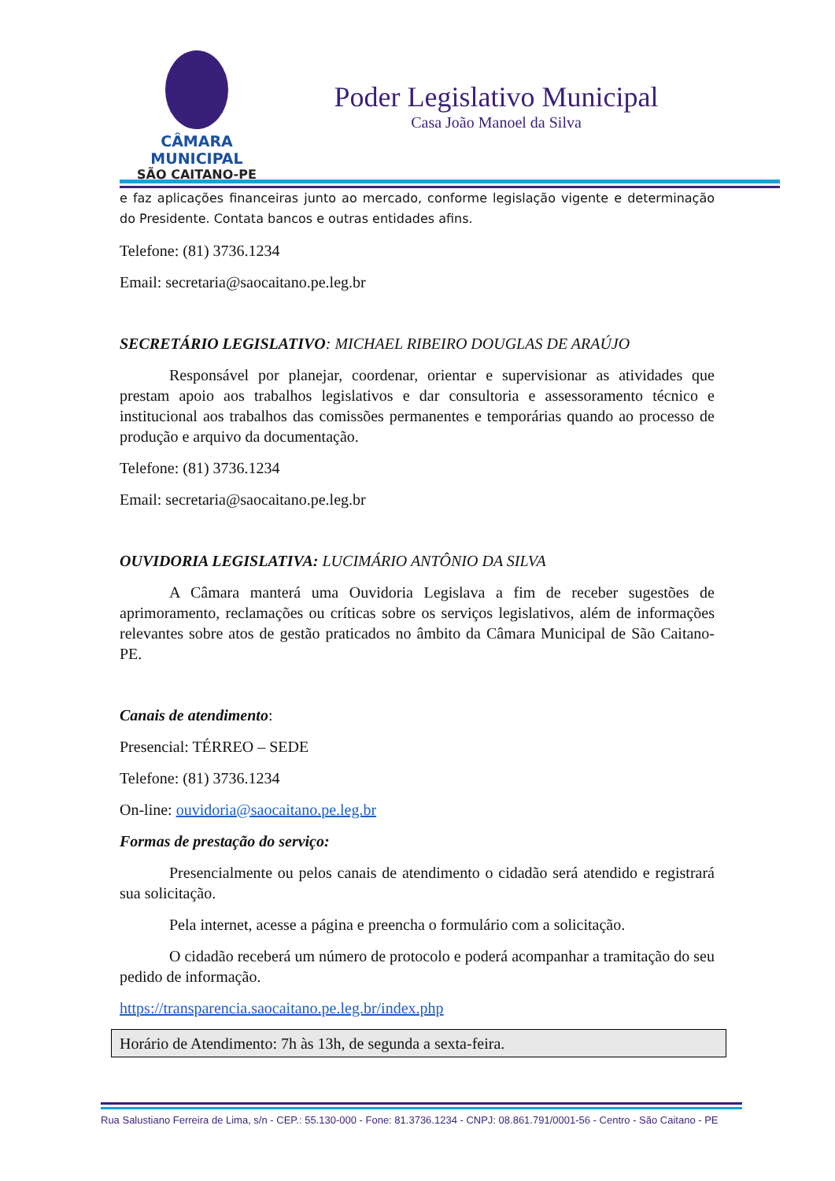CÂMARA MUNICIPAL
SÃO CAITANO-PE
Poder Legislativo Municipal
Casa João Manoel da Silva
e faz aplicações financeiras junto ao mercado, conforme legislação vigente e determinação do Presidente. Contata bancos e outras entidades afins.
Telefone: (81) 3736.1234
Email: secretaria@saocaitano.pe.leg.br
SECRETÁRIO LEGISLATIVO: MICHAEL RIBEIRO DOUGLAS DE ARAÚJO
Responsável por planejar, coordenar, orientar e supervisionar as atividades que prestam apoio aos trabalhos legislativos e dar consultoria e assessoramento técnico e institucional aos trabalhos das comissões permanentes e temporárias quando ao processo de produção e arquivo da documentação.
Telefone: (81) 3736.1234
Email: secretaria@saocaitano.pe.leg.br
OUVIDORIA LEGISLATIVA: LUCIMÁRIO ANTÔNIO DA SILVA
A Câmara manterá uma Ouvidoria Legislava a fim de receber sugestões de aprimoramento, reclamações ou críticas sobre os serviços legislativos, além de informações relevantes sobre atos de gestão praticados no âmbito da Câmara Municipal de São Caitano-PE.
Canais de atendimento:
Presencial: TÉRREO – SEDE
Telefone: (81) 3736.1234
On-line: ouvidoria@saocaitano.pe.leg.br
Formas de prestação do serviço:
Presencialmente ou pelos canais de atendimento o cidadão será atendido e registrará sua solicitação.
Pela internet, acesse a página e preencha o formulário com a solicitação.
O cidadão receberá um número de protocolo e poderá acompanhar a tramitação do seu pedido de informação.
https://transparencia.saocaitano.pe.leg.br/index.php
Horário de Atendimento: 7h às 13h, de segunda a sexta-feira.
Rua Salustiano Ferreira de Lima, s/n - CEP.: 55.130-000 - Fone: 81.3736.1234 - CNPJ: 08.861.791/0001-56 - Centro - São Caitano - PE